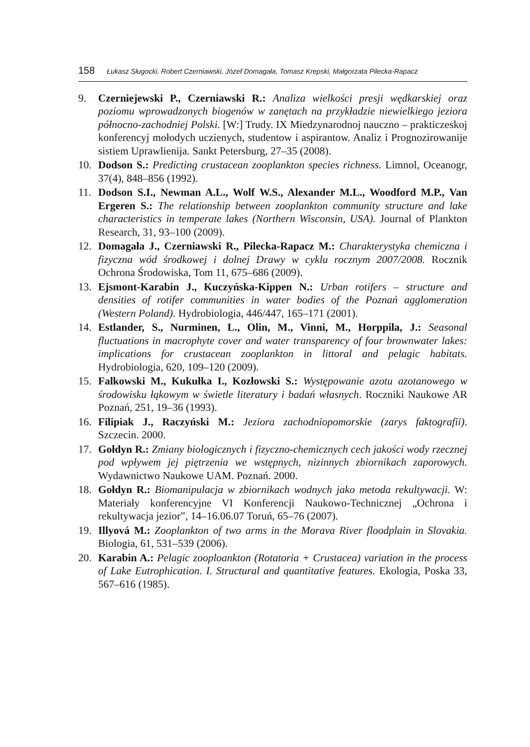158 Łukasz Sługocki, Robert Czerniawski, Józef Domagała, Tomasz Krepski, Małgorzata Pilecka-Rapacz
9. Czerniejewski P., Czerniawski R.: Analiza wielkości presji wędkarskiej oraz poziomu wprowadzonych biogenów w zanętach na przykładzie niewielkiego jeziora północno-zachodniej Polski. [W:] Trudy. IX Miedzynarodnoj nauczno – prakticzeskoj konferencyj mołodych uczienych, studentow i aspirantow. Analiz i Prognozirowanije sistiem Uprawlienija. Sankt Petersburg, 27–35 (2008).
10. Dodson S.: Predicting crustacean zooplankton species richness. Limnol, Oceanogr, 37(4), 848–856 (1992).
11. Dodson S.I., Newman A.L., Wolf W.S., Alexander M.L., Woodford M.P., Van Ergeren S.: The relationship between zooplankton community structure and lake characteristics in temperate lakes (Northern Wisconsin, USA). Journal of Plankton Research, 31, 93–100 (2009).
12. Domagała J., Czerniawski R., Pilecka-Rapacz M.: Charakterystyka chemiczna i fizyczna wód środkowej i dolnej Drawy w cyklu rocznym 2007/2008. Rocznik Ochrona Środowiska, Tom 11, 675–686 (2009).
13. Ejsmont-Karabin J., Kuczyńska-Kippen N.: Urban rotifers – structure and densities of rotifer communities in water bodies of the Poznań agglomeration (Western Poland). Hydrobiologia, 446/447, 165–171 (2001).
14. Estlander, S., Nurminen, L., Olin, M., Vinni, M., Horppila, J.: Seasonal fluctuations in macrophyte cover and water transparency of four brownwater lakes: implications for crustacean zooplankton in littoral and pelagic habitats. Hydrobiologia, 620, 109–120 (2009).
15. Falkowski M., Kukułka I., Kozłowski S.: Występowanie azotu azotanowego w środowisku łąkowym w świetle literatury i badań własnych. Roczniki Naukowe AR Poznań, 251, 19–36 (1993).
16. Filipiak J., Raczyński M.: Jeziora zachodniopomorskie (zarys faktografii). Szczecin. 2000.
17. Gołdyn R.: Zmiany biologicznych i fizyczno-chemicznych cech jakości wody rzecznej pod wpływem jej piętrzenia we wstępnych, nizinnych zbiornikach zaporowych. Wydawnictwo Naukowe UAM. Poznań. 2000.
18. Gołdyn R.: Biomanipulacja w zbiornikach wodnych jako metoda rekultywacji. W: Materiały konferencyjne VI Konferencji Naukowo-Technicznej „Ochrona i rekultywacja jezior”, 14–16.06.07 Toruń, 65–76 (2007).
19. Illyová M.: Zooplankton of two arms in the Morava River floodplain in Slovakia. Biologia, 61, 531–539 (2006).
20. Karabin A.: Pelagic zooploankton (Rotatoria + Crustacea) variation in the process of Lake Eutrophication. I. Structural and quantitative features. Ekologia, Poska 33, 567–616 (1985).